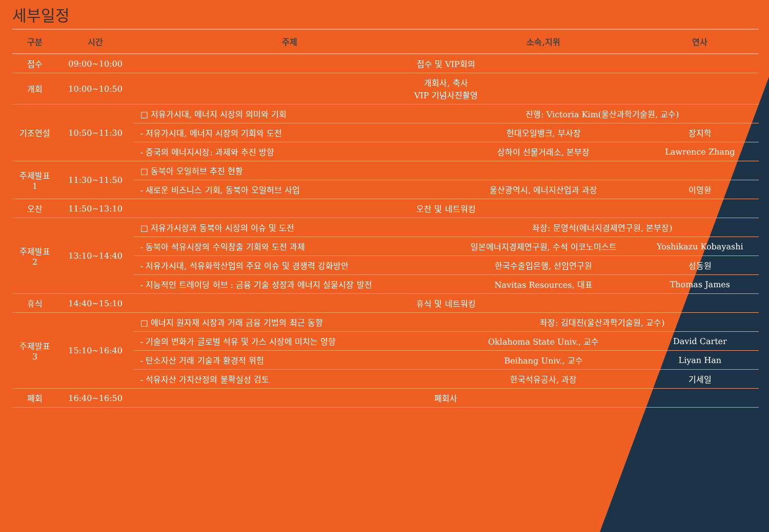세부일정
| 구분 | 시간 | 주제 | 소속,지위 | 연사 |
| --- | --- | --- | --- | --- |
| 접수 | 09:00~10:00 | 접수 및 VIP회의 | | |
| 개회 | 10:00~10:50 | 개회사, 축사 VIP 기념사진촬영 | | |
| 기조연설 | 10:50~11:30 | □ 저유가시대, 에너지 시장의 의미와 기회 | 진행: Victoria Kim(울산과학기술원, 교수) | |
| | | - 저유가시대, 에너지 시장의 기회와 도전 | 현대오일뱅크, 부사장 | 장지학 |
| | | - 중국의 에너지시장: 과제와 추진 방향 | 상하이 선물거래소, 본부장 | Lawrence Zhang |
| 주제발표 1 | 11:30~11:50 | □ 동북아 오일허브 추진 현황 | | |
| | | - 새로운 비즈니스 기회, 동북아 오일허브 사업 | 울산광역시, 에너지산업과 과장 | 이영환 |
| 오찬 | 11:50~13:10 | 오찬 및 네트워킹 | | |
| 주제발표 2 | 13:10~14:40 | □ 저유가시장과 동북아 시장의 이슈 및 도전 | 좌장: 문영석(에너지경제연구원, 본부장) | |
| | | - 동북아 석유시장의 수익창출 기회와 도전 과제 | 일본에너지경제연구원, 수석 이코노미스트 | Yoshikazu Kobayashi |
| | | - 저유가시대, 석유화학산업의 주요 이슈 및 경쟁력 강화방안 | 한국수출입은행, 선임연구원 | 성동원 |
| | | - 지능적인 트레이딩 허브 : 금융 기술 성장과 에너지 실물시장 발전 | Navitas Resources, 대표 | Thomas James |
| 휴식 | 14:40~15:10 | 휴식 및 네트워킹 | | |
| 주제발표 3 | 15:10~16:40 | □ 에너지 원자재 시장과 거래 금융 기법의 최근 동향 | 좌장: 김대진(울산과학기술원, 교수) | |
| | | - 기술의 변화가 글로벌 석유 및 가스 시장에 미치는 영향 | Oklahoma State Univ., 교수 | David Carter |
| | | - 탄소자산 거래 기술과 환경적 위험 | Beihang Univ., 교수 | Liyan Han |
| | | - 석유자산 가치산정의 불확실성 검토 | 한국석유공사, 과장 | 기세일 |
| 폐회 | 16:40~16:50 | 폐회사 | | |